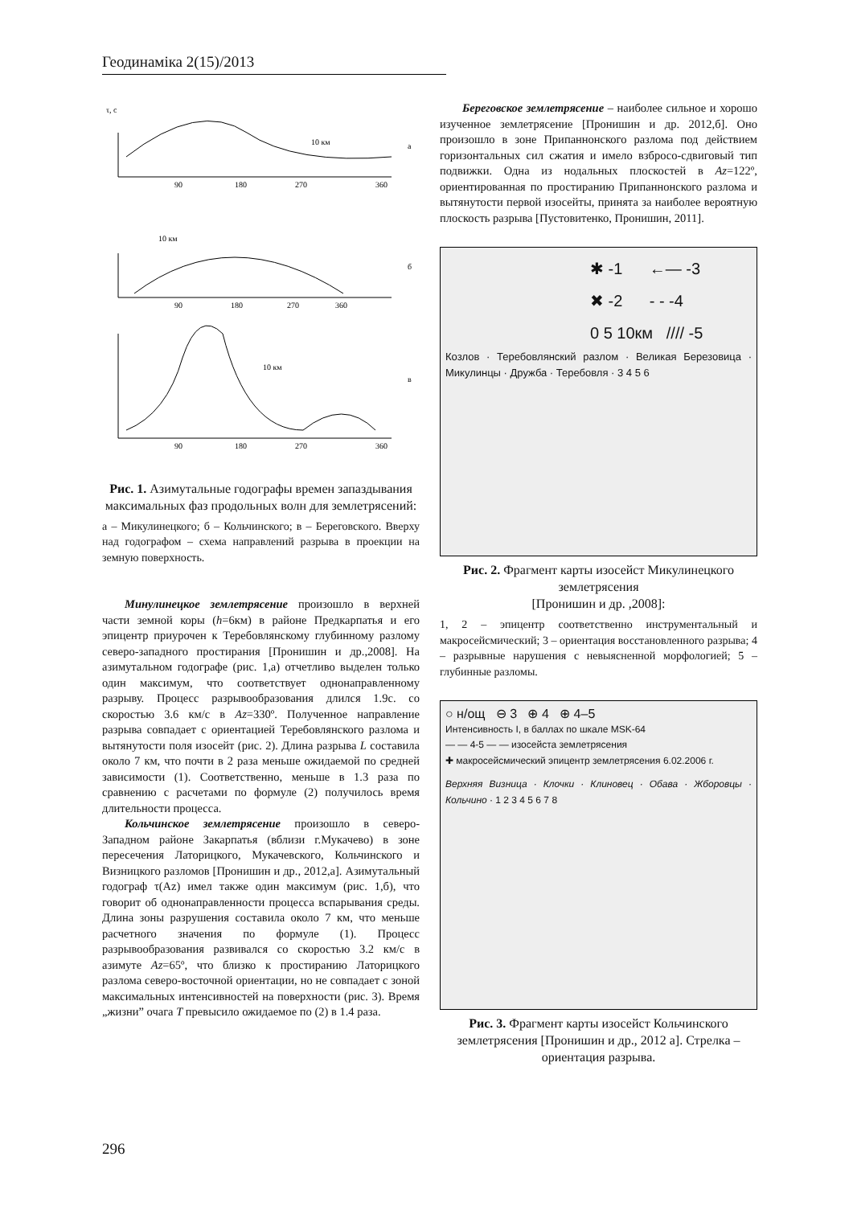Геодинаміка 2(15)/2013
τ, с
а
б
в
90
180
270
360
90
180
270
360
90
180
270
360
10 км
10 км
10 км
Рис. 1. Азимутальные годографы времен запаздывания максимальных фаз продольных волн для землетрясений:
а – Микулинецкого; б – Кольчинского; в – Береговского. Вверху над годографом – схема направлений разрыва в проекции на земную поверхность.
Минулинецкое землетрясение произошло в верхней части земной коры (h=6км) в районе Предкарпатья и его эпицентр приурочен к Теребовлянскому глубинному разлому северо-западного простирания [Пронишин и др.,2008]. На азимутальном годографе (рис. 1,а) отчетливо выделен только один максимум, что соответствует однонаправленному разрыву. Процесс разрывообразования длился 1.9с. со скоростью 3.6 км/с в Az=330º. Полученное направление разрыва совпадает с ориентацией Теребовлянского разлома и вытянутости поля изосейт (рис. 2). Длина разрыва L составила около 7 км, что почти в 2 раза меньше ожидаемой по средней зависимости (1). Соответственно, меньше в 1.3 раза по сравнению с расчетами по формуле (2) получилось время длительности процесса.
Кольчинское землетрясение произошло в северо-Западном районе Закарпатья (вблизи г.Мукачево) в зоне пересечения Латорицкого, Мукачевского, Кольчинского и Визницкого разломов [Пронишин и др., 2012,а]. Азимутальный годограф τ(Az) имел также один максимум (рис. 1,б), что говорит об однонаправленности процесса вспарывания среды. Длина зоны разрушения составила около 7 км, что меньше расчетного значения по формуле (1). Процесс разрывообразования развивался со скоростью 3.2 км/с в азимуте Az=65º, что близко к простиранию Латорицкого разлома северо-восточной ориентации, но не совпадает с зоной максимальных интенсивностей на поверхности (рис. 3). Время „жизни” очага T превысило ожидаемое по (2) в 1.4 раза.
Береговское землетрясение – наиболее сильное и хорошо изученное землетрясение [Пронишин и др. 2012,б]. Оно произошло в зоне Припаннонского разлома под действием горизонтальных сил сжатия и имело взбросо-сдвиговый тип подвижки. Одна из нодальных плоскостей в Az=122º, ориентированная по простиранию Припаннонского разлома и вытянутости первой изосейты, принята за наиболее вероятную плоскость разрыва [Пустовитенко, Пронишин, 2011].
✱ -1 ←— -3
✖ -2 - - -4
0 5 10км //// -5
Козлов · Теребовлянский разлом · Великая Березовица · Микулинцы · Дружба · Теребовля · 3 4 5 6
Рис. 2. Фрагмент карты изосейст Микулинецкого землетрясения
[Пронишин и др. ,2008]:
1, 2 – эпицентр соответственно инструментальный и макросейсмический; 3 – ориентация восстановленного разрыва; 4 – разрывные нарушения с невыясненной морфологией; 5 – глубинные разломы.
○ н/ощ ⊖ 3 ⊕ 4 ⊕ 4–5
Интенсивность I, в баллах по шкале MSK-64
— — 4-5 — — изосейста землетрясения
✚ макросейсмический эпицентр землетрясения 6.02.2006 г.
Верхняя Визница · Клочки · Клиновец · Обава · Жборовцы · Кольчино · 1 2 3 4 5 6 7 8
Рис. 3. Фрагмент карты изосейст Кольчинского землетрясения [Пронишин и др., 2012 а]. Стрелка – ориентация разрыва.
296